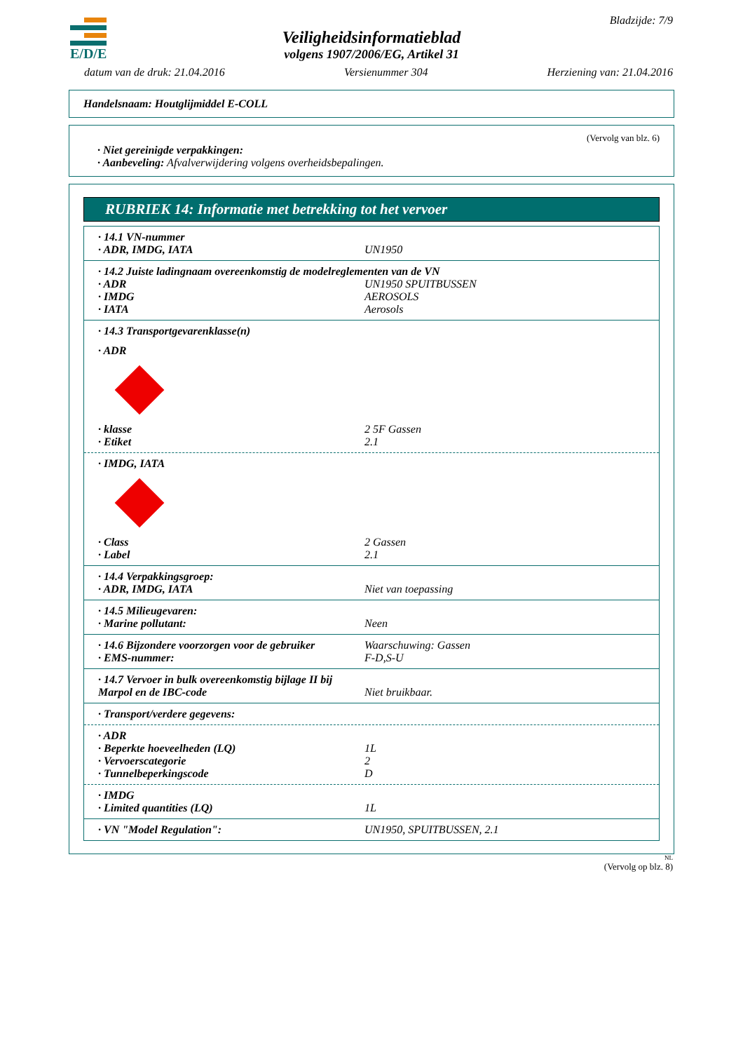E/D/E Bladzijde: 7/9
Veiligheidsinformatieblad
volgens 1907/2006/EG, Artikel 31
datum van de druk: 21.04.2016 Versienummer 304 Herziening van: 21.04.2016
Handelsnaam: Houtglijmiddel E-COLL
(Vervolg van blz. 6)
· Niet gereinigde verpakkingen:
· Aanbeveling: Afvalverwijdering volgens overheidsbepalingen.
RUBRIEK 14: Informatie met betrekking tot het vervoer
| · 14.1 VN-nummer | |
| · ADR, IMDG, IATA | UN1950 |
| · 14.2 Juiste ladingnaam overeenkomstig de modelreglementen van de VN | |
| · ADR | UN1950 SPUITBUSSEN |
| · IMDG | AEROSOLS |
| · IATA | Aerosols |
| · 14.3 Transportgevarenklasse(n) | |
| · ADR | |
| · klasse | 2 5F Gassen |
| · Etiket | 2.1 |
| · IMDG, IATA | |
| · Class | 2 Gassen |
| · Label | 2.1 |
| · 14.4 Verpakkingsgroep: | |
| · ADR, IMDG, IATA | Niet van toepassing |
| · 14.5 Milieugevaren: | |
| · Marine pollutant: | Neen |
| · 14.6 Bijzondere voorzorgen voor de gebruiker | Waarschuwing: Gassen |
| · EMS-nummer: | F-D,S-U |
| · 14.7 Vervoer in bulk overeenkomstig bijlage II bij Marpol en de IBC-code | Niet bruikbaar. |
| · Transport/verdere gegevens: | |
| · ADR | |
| · Beperkte hoeveelheden (LQ) | 1L |
| · Vervoerscategorie | 2 |
| · Tunnelbeperkingscode | D |
| · IMDG | |
| · Limited quantities (LQ) | 1L |
| · VN "Model Regulation": | UN1950, SPUITBUSSEN, 2.1 |
NL
(Vervolg op blz. 8)